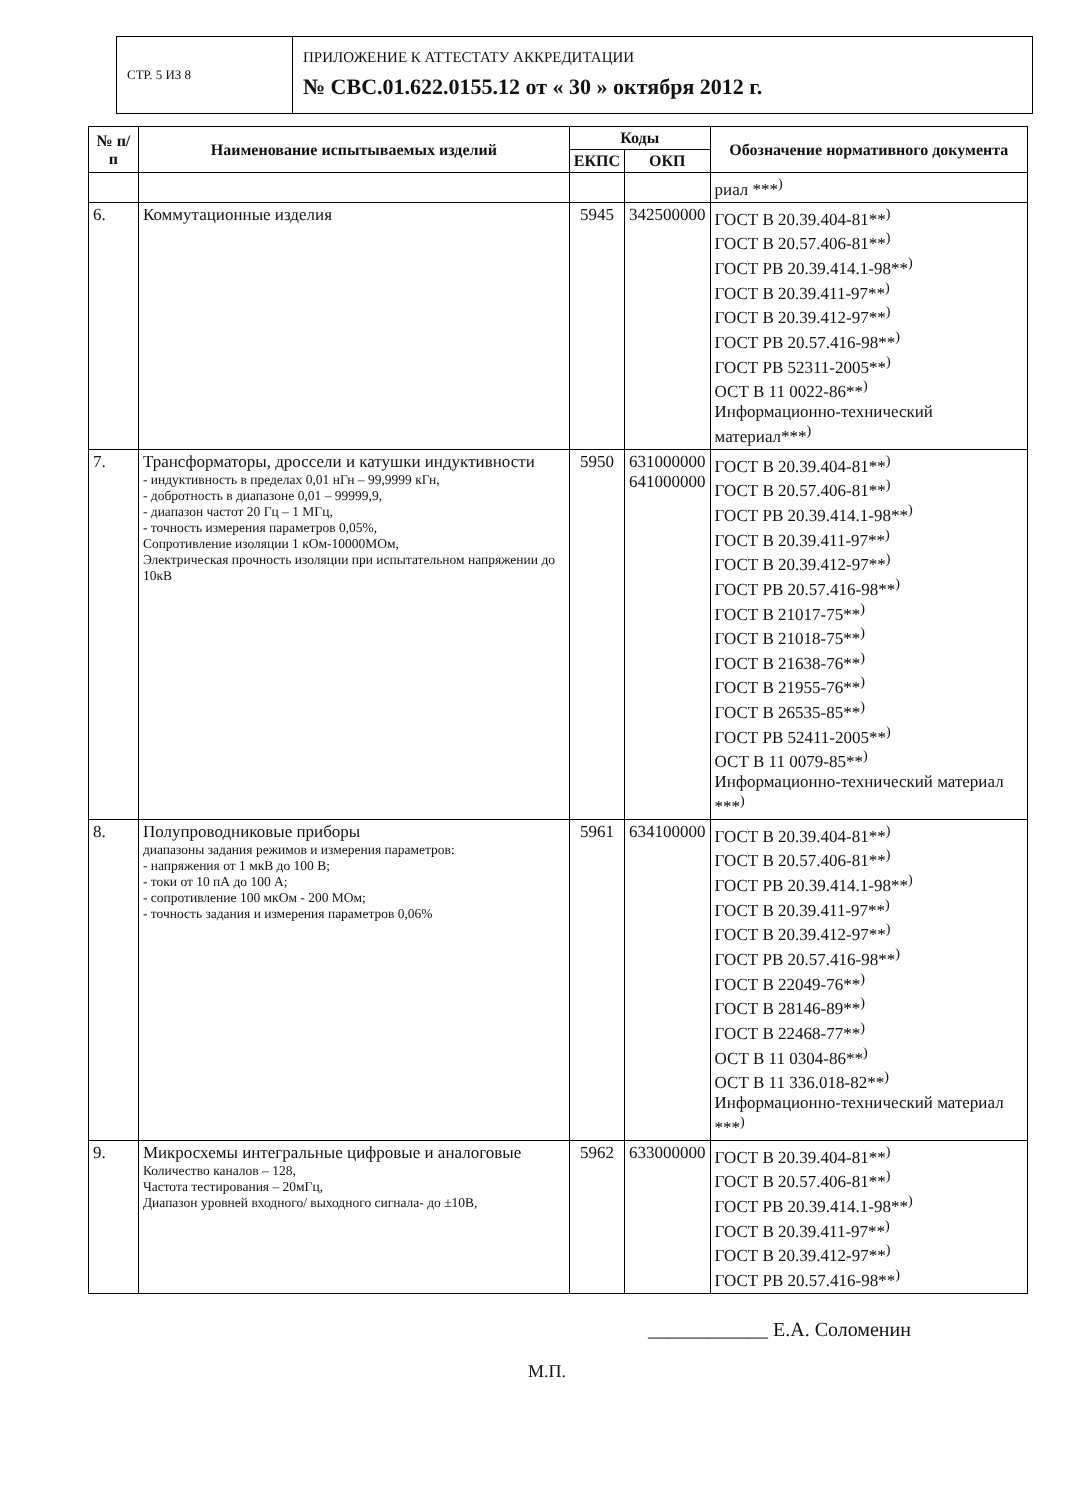СТР. 5 ИЗ 8
ПРИЛОЖЕНИЕ К АТТЕСТАТУ АККРЕДИТАЦИИ
№ СВС.01.622.0155.12 от « 30 » октября 2012 г.
| № п/п | Наименование испытываемых изделий | Коды | | Обозначение нормативного документа |
| --- | --- | --- | --- | --- |
| | | ЕКПС | ОКП | |
| | | | | риал ***<sup>)</sup> |
| 6. | Коммутационные изделия | 5945 | 342500000 | ГОСТ В 20.39.404-81**<sup>)</sup> ГОСТ В 20.57.406-81**<sup>)</sup> ГОСТ РВ 20.39.414.1-98**<sup>)</sup> ГОСТ В 20.39.411-97**<sup>)</sup> ГОСТ В 20.39.412-97**<sup>)</sup> ГОСТ РВ 20.57.416-98**<sup>)</sup> ГОСТ РВ 52311-2005**<sup>)</sup> ОСТ В 11 0022-86**<sup>)</sup> Информационно-технический материал***<sup>)</sup> |
| 7. | Трансформаторы, дроссели и катушки индуктивности - индуктивность в пределах 0,01 нГн – 99,9999 кГн, - добротность в диапазоне 0,01 – 99999,9, - диапазон частот 20 Гц – 1 МГц, - точность измерения параметров 0,05%, Сопротивление изоляции 1 кОм-10000МОм, Электрическая прочность изоляции при испытательном напряжении до 10кВ | 5950 | 631000000 641000000 | ГОСТ В 20.39.404-81**<sup>)</sup> ГОСТ В 20.57.406-81**<sup>)</sup> ГОСТ РВ 20.39.414.1-98**<sup>)</sup> ГОСТ В 20.39.411-97**<sup>)</sup> ГОСТ В 20.39.412-97**<sup>)</sup> ГОСТ РВ 20.57.416-98**<sup>)</sup> ГОСТ В 21017-75**<sup>)</sup> ГОСТ В 21018-75**<sup>)</sup> ГОСТ В 21638-76**<sup>)</sup> ГОСТ В 21955-76**<sup>)</sup> ГОСТ В 26535-85**<sup>)</sup> ГОСТ РВ 52411-2005**<sup>)</sup> ОСТ В 11 0079-85**<sup>)</sup> Информационно-технический материал ***<sup>)</sup> |
| 8. | Полупроводниковые приборы диапазоны задания режимов и измерения параметров: - напряжения от 1 мкВ до 100 В; - токи от 10 пА до 100 А; - сопротивление 100 мкОм - 200 МОм; - точность задания и измерения параметров 0,06% | 5961 | 634100000 | ГОСТ В 20.39.404-81**<sup>)</sup> ГОСТ В 20.57.406-81**<sup>)</sup> ГОСТ РВ 20.39.414.1-98**<sup>)</sup> ГОСТ В 20.39.411-97**<sup>)</sup> ГОСТ В 20.39.412-97**<sup>)</sup> ГОСТ РВ 20.57.416-98**<sup>)</sup> ГОСТ В 22049-76**<sup>)</sup> ГОСТ В 28146-89**<sup>)</sup> ГОСТ В 22468-77**<sup>)</sup> ОСТ В 11 0304-86**<sup>)</sup> ОСТ В 11 336.018-82**<sup>)</sup> Информационно-технический материал ***<sup>)</sup> |
| 9. | Микросхемы интегральные цифровые и аналоговые Количество каналов – 128, Частота тестирования – 20мГц, Диапазон уровней входного/ выходного сигнала- до ±10В, | 5962 | 633000000 | ГОСТ В 20.39.404-81**<sup>)</sup> ГОСТ В 20.57.406-81**<sup>)</sup> ГОСТ РВ 20.39.414.1-98**<sup>)</sup> ГОСТ В 20.39.411-97**<sup>)</sup> ГОСТ В 20.39.412-97**<sup>)</sup> ГОСТ РВ 20.57.416-98**<sup>)</sup> |
____________ Е.А. Соломенин
М.П.